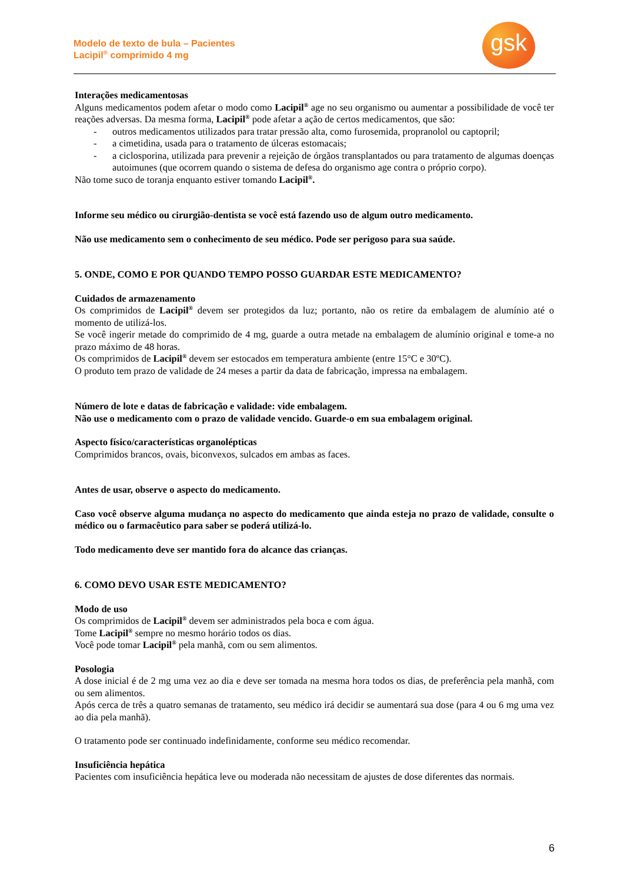Modelo de texto de bula – Pacientes
Lacipil<sup>®</sup> comprimido 4 mg
gsk
Interações medicamentosas
Alguns medicamentos podem afetar o modo como Lacipil<sup>®</sup> age no seu organismo ou aumentar a possibilidade de você ter reações adversas. Da mesma forma, Lacipil<sup>®</sup> pode afetar a ação de certos medicamentos, que são:
- outros medicamentos utilizados para tratar pressão alta, como furosemida, propranolol ou captopril;
- a cimetidina, usada para o tratamento de úlceras estomacais;
- a ciclosporina, utilizada para prevenir a rejeição de órgãos transplantados ou para tratamento de algumas doenças autoimunes (que ocorrem quando o sistema de defesa do organismo age contra o próprio corpo).
Não tome suco de toranja enquanto estiver tomando Lacipil<sup>®</sup>.
Informe seu médico ou cirurgião-dentista se você está fazendo uso de algum outro medicamento.
Não use medicamento sem o conhecimento de seu médico. Pode ser perigoso para sua saúde.
5. ONDE, COMO E POR QUANDO TEMPO POSSO GUARDAR ESTE MEDICAMENTO?
Cuidados de armazenamento
Os comprimidos de Lacipil<sup>®</sup> devem ser protegidos da luz; portanto, não os retire da embalagem de alumínio até o momento de utilizá-los.
Se você ingerir metade do comprimido de 4 mg, guarde a outra metade na embalagem de alumínio original e tome-a no prazo máximo de 48 horas.
Os comprimidos de Lacipil<sup>®</sup> devem ser estocados em temperatura ambiente (entre 15°C e 30ºC).
O produto tem prazo de validade de 24 meses a partir da data de fabricação, impressa na embalagem.
Número de lote e datas de fabricação e validade: vide embalagem.
Não use o medicamento com o prazo de validade vencido. Guarde-o em sua embalagem original.
Aspecto físico/características organolépticas
Comprimidos brancos, ovais, biconvexos, sulcados em ambas as faces.
Antes de usar, observe o aspecto do medicamento.
Caso você observe alguma mudança no aspecto do medicamento que ainda esteja no prazo de validade, consulte o médico ou o farmacêutico para saber se poderá utilizá-lo.
Todo medicamento deve ser mantido fora do alcance das crianças.
6. COMO DEVO USAR ESTE MEDICAMENTO?
Modo de uso
Os comprimidos de Lacipil<sup>®</sup> devem ser administrados pela boca e com água.
Tome Lacipil<sup>®</sup> sempre no mesmo horário todos os dias.
Você pode tomar Lacipil<sup>®</sup> pela manhã, com ou sem alimentos.
Posologia
A dose inicial é de 2 mg uma vez ao dia e deve ser tomada na mesma hora todos os dias, de preferência pela manhã, com ou sem alimentos.
Após cerca de três a quatro semanas de tratamento, seu médico irá decidir se aumentará sua dose (para 4 ou 6 mg uma vez ao dia pela manhã).
O tratamento pode ser continuado indefinidamente, conforme seu médico recomendar.
Insuficiência hepática
Pacientes com insuficiência hepática leve ou moderada não necessitam de ajustes de dose diferentes das normais.
6